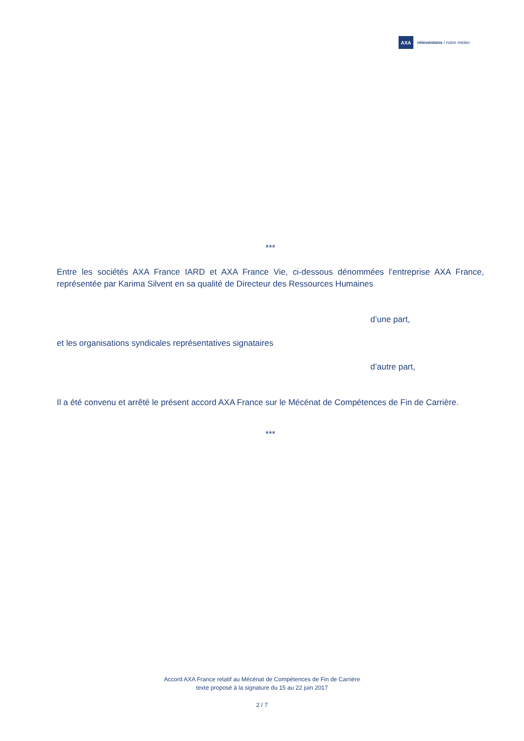AXA
réinventons / notre métier
***
Entre les sociétés AXA France IARD et AXA France Vie, ci-dessous dénommées l’entreprise AXA France, représentée par Karima Silvent en sa qualité de Directeur des Ressources Humaines
d’une part,
et les organisations syndicales représentatives signataires
d’autre part,
Il a été convenu et arrêté le présent accord AXA France sur le Mécénat de Compétences de Fin de Carrière.
***
Accord AXA France relatif au Mécénat de Compétences de Fin de Carrière
texte proposé à la signature du 15 au 22 juin 2017
2 / 7